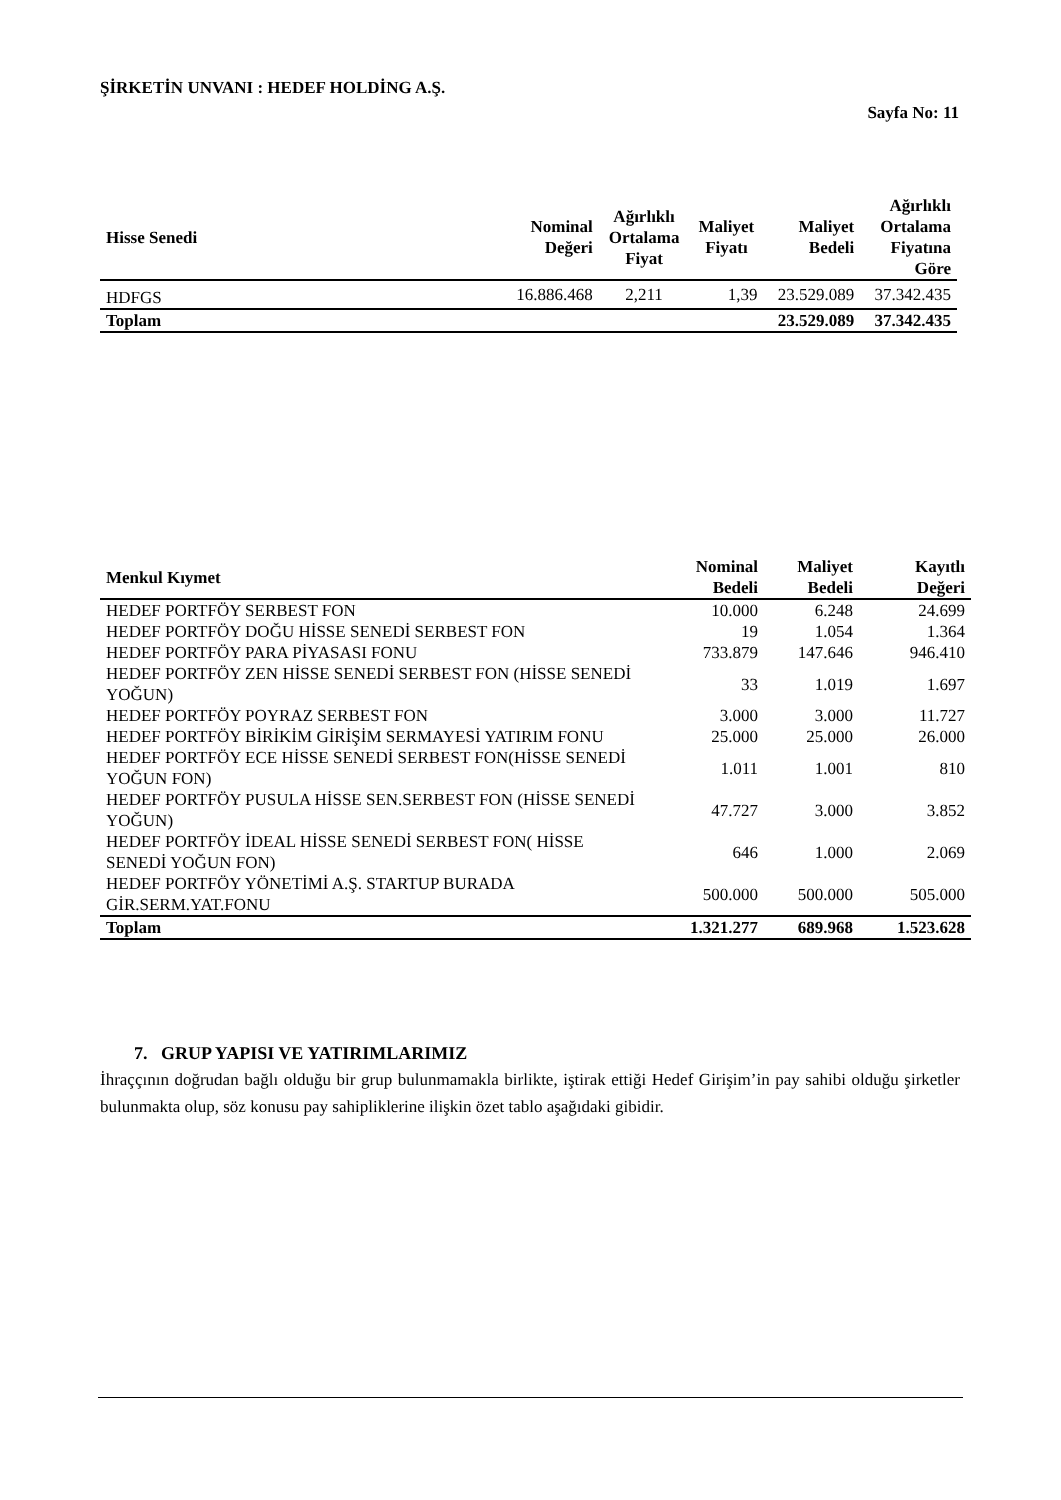ŞİRKETİN UNVANI : HEDEF HOLDİNG A.Ş.
Sayfa No: 11
| Hisse Senedi | Nominal Değeri | Ağırlıklı Ortalama Fiyat | Maliyet Fiyatı | Maliyet Bedeli | Ağırlıklı Ortalama Fiyatına Göre |
| --- | --- | --- | --- | --- | --- |
| HDFGS | 16.886.468 | 2,211 | 1,39 | 23.529.089 | 37.342.435 |
| Toplam | | | | 23.529.089 | 37.342.435 |
| Menkul Kıymet | Nominal Bedeli | Maliyet Bedeli | Kayıtlı Değeri |
| --- | --- | --- | --- |
| HEDEF PORTFÖY SERBEST FON | 10.000 | 6.248 | 24.699 |
| HEDEF PORTFÖY DOĞU HİSSE SENEDİ SERBEST FON | 19 | 1.054 | 1.364 |
| HEDEF PORTFÖY PARA PİYASASI FONU | 733.879 | 147.646 | 946.410 |
| HEDEF PORTFÖY ZEN HİSSE SENEDİ SERBEST FON (HİSSE SENEDİ YOĞUN) | 33 | 1.019 | 1.697 |
| HEDEF PORTFÖY POYRAZ SERBEST FON | 3.000 | 3.000 | 11.727 |
| HEDEF PORTFÖY BİRİKİM GİRİŞİM SERMAYESİ YATIRIM FONU | 25.000 | 25.000 | 26.000 |
| HEDEF PORTFÖY ECE HİSSE SENEDİ SERBEST FON(HİSSE SENEDİ YOĞUN FON) | 1.011 | 1.001 | 810 |
| HEDEF PORTFÖY PUSULA HİSSE SEN.SERBEST FON (HİSSE SENEDİ YOĞUN) | 47.727 | 3.000 | 3.852 |
| HEDEF PORTFÖY İDEAL HİSSE SENEDİ SERBEST FON( HİSSE SENEDİ YOĞUN FON) | 646 | 1.000 | 2.069 |
| HEDEF PORTFÖY YÖNETİMİ A.Ş. STARTUP BURADA GİR.SERM.YAT.FONU | 500.000 | 500.000 | 505.000 |
| Toplam | 1.321.277 | 689.968 | 1.523.628 |
7. GRUP YAPISI VE YATIRIMLARIMIZ
İhraççının doğrudan bağlı olduğu bir grup bulunmamakla birlikte, iştirak ettiği Hedef Girişim’in pay sahibi olduğu şirketler bulunmakta olup, söz konusu pay sahipliklerine ilişkin özet tablo aşağıdaki gibidir.